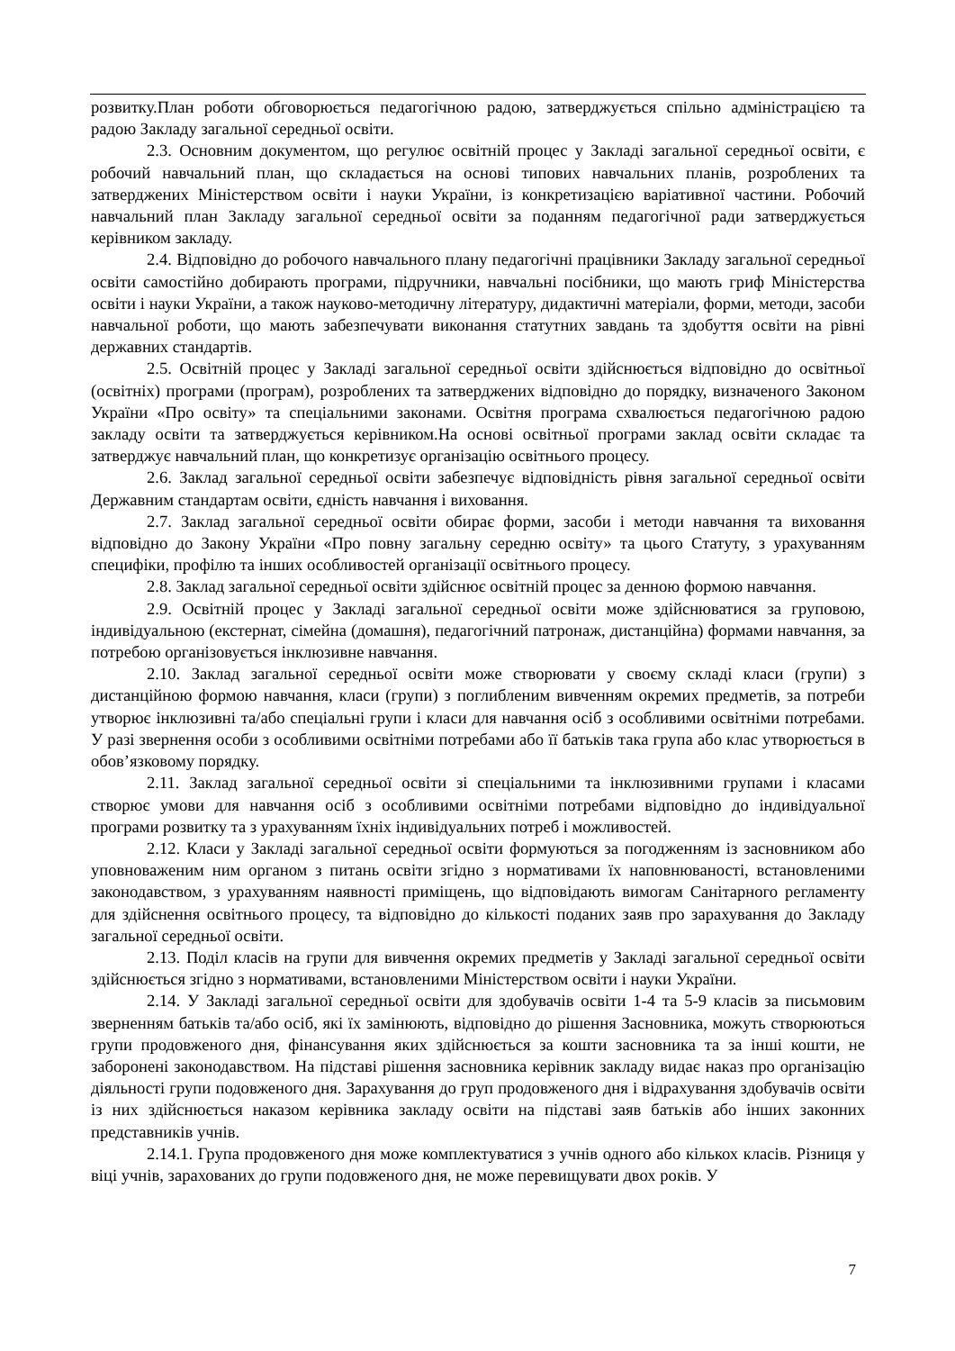розвитку.План роботи обговорюється педагогічною радою, затверджується спільно адміністрацією та радою Закладу загальної середньої освіти.
2.3. Основним документом, що регулює освітній процес у Закладі загальної середньої освіти, є робочий навчальний план, що складається на основі типових навчальних планів, розроблених та затверджених Міністерством освіти і науки України, із конкретизацією варіативної частини. Робочий навчальний план Закладу загальної середньої освіти за поданням педагогічної ради затверджується керівником закладу.
2.4. Відповідно до робочого навчального плану педагогічні працівники Закладу загальної середньої освіти самостійно добирають програми, підручники, навчальні посібники, що мають гриф Міністерства освіти і науки України, а також науково-методичну літературу, дидактичні матеріали, форми, методи, засоби навчальної роботи, що мають забезпечувати виконання статутних завдань та здобуття освіти на рівні державних стандартів.
2.5. Освітній процес у Закладі загальної середньої освіти здійснюється відповідно до освітньої (освітніх) програми (програм), розроблених та затверджених відповідно до порядку, визначеного Законом України «Про освіту» та спеціальними законами. Освітня програма схвалюється педагогічною радою закладу освіти та затверджується керівником.На основі освітньої програми заклад освіти складає та затверджує навчальний план, що конкретизує організацію освітнього процесу.
2.6. Заклад загальної середньої освіти забезпечує відповідність рівня загальної середньої освіти Державним стандартам освіти, єдність навчання і виховання.
2.7. Заклад загальної середньої освіти обирає форми, засоби і методи навчання та виховання відповідно до Закону України «Про повну загальну середню освіту» та цього Статуту, з урахуванням специфіки, профілю та інших особливостей організації освітнього процесу.
2.8. Заклад загальної середньої освіти здійснює освітній процес за денною формою навчання.
2.9. Освітній процес у Закладі загальної середньої освіти може здійснюватися за груповою, індивідуальною (екстернат, сімейна (домашня), педагогічний патронаж, дистанційна) формами навчання, за потребою організовується інклюзивне навчання.
2.10. Заклад загальної середньої освіти може створювати у своєму складі класи (групи) з дистанційною формою навчання, класи (групи) з поглибленим вивченням окремих предметів, за потреби утворює інклюзивні та/або спеціальні групи і класи для навчання осіб з особливими освітніми потребами. У разі звернення особи з особливими освітніми потребами або її батьків така група або клас утворюється в обов’язковому порядку.
2.11. Заклад загальної середньої освіти зі спеціальними та інклюзивними групами і класами створює умови для навчання осіб з особливими освітніми потребами відповідно до індивідуальної програми розвитку та з урахуванням їхніх індивідуальних потреб і можливостей.
2.12. Класи у Закладі загальної середньої освіти формуються за погодженням із засновником або уповноваженим ним органом з питань освіти згідно з нормативами їх наповнюваності, встановленими законодавством, з урахуванням наявності приміщень, що відповідають вимогам Санітарного регламенту для здійснення освітнього процесу, та відповідно до кількості поданих заяв про зарахування до Закладу загальної середньої освіти.
2.13. Поділ класів на групи для вивчення окремих предметів у Закладі загальної середньої освіти здійснюється згідно з нормативами, встановленими Міністерством освіти і науки України.
2.14. У Закладі загальної середньої освіти для здобувачів освіти 1-4 та 5-9 класів за письмовим зверненням батьків та/або осіб, які їх замінюють, відповідно до рішення Засновника, можуть створюються групи продовженого дня, фінансування яких здійснюється за кошти засновника та за інші кошти, не заборонені законодавством. На підставі рішення засновника керівник закладу видає наказ про організацію діяльності групи подовженого дня. Зарахування до груп продовженого дня і відрахування здобувачів освіти із них здійснюється наказом керівника закладу освіти на підставі заяв батьків або інших законних представників учнів.
2.14.1. Група продовженого дня може комплектуватися з учнів одного або кількох класів. Різниця у віці учнів, зарахованих до групи подовженого дня, не може перевищувати двох років. У
7